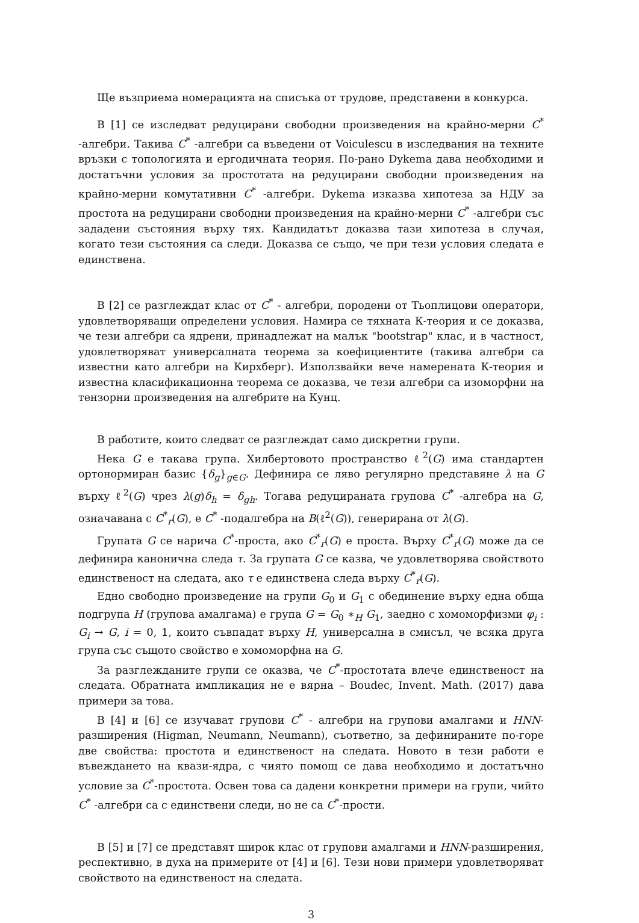Ще възприема номерацията на списъка от трудове, представени в конкурса.
В [1] се изследват редуцирани свободни произведения на крайно-мерни C<sup>*</sup> -алгебри. Такива C<sup>*</sup> -алгебри са въведени от Voiculescu в изследвания на техните връзки с топологията и ергодичната теория. По-рано Dykema дава необходими и достатъчни условия за простотата на редуцирани свободни произведения на крайно-мерни комутативни C<sup>*</sup> -алгебри. Dykema изказва хипотеза за НДУ за простота на редуцирани свободни произведения на крайно-мерни C<sup>*</sup> -алгебри със зададени състояния върху тях. Кандидатът доказва тази хипотеза в случая, когато тези състояния са следи. Доказва се също, че при тези условия следата е единствена.
В [2] се разглеждат клас от C<sup>*</sup> - алгебри, породени от Тьоплицови оператори, удовлетворяващи определени условия. Намира се тяхната К-теория и се доказва, че тези алгебри са ядрени, принадлежат на малък "bootstrap" клас, и в частност, удовлетворяват универсалната теорема за коефициентите (такива алгебри са известни като алгебри на Кирхберг). Използвайки вече намерената К-теория и известна класификационна теорема се доказва, че тези алгебри са изоморфни на тензорни произведения на алгебрите на Кунц.
В работите, които следват се разглеждат само дискретни групи.
Нека G е такава група. Хилбертовото пространство ℓ<sup>2</sup>(G) има стандартен ортонормиран базис {δ<sub>g</sub>}<sub>g∈G</sub>. Дефинира се ляво регулярно представяне λ на G върху ℓ<sup>2</sup>(G) чрез λ(g)δ<sub>h</sub> = δ<sub>gh</sub>. Тогава редуцираната групова C<sup>*</sup> -алгебра на G, означавана с C<sup>*</sup><sub>r</sub>(G), е C<sup>*</sup> -подалгебра на B(ℓ<sup>2</sup>(G)), генерирана от λ(G).
Групата G се нарича C<sup>*</sup>-проста, ако C<sup>*</sup><sub>r</sub>(G) е проста. Върху C<sup>*</sup><sub>r</sub>(G) може да се дефинира канонична следа τ. За групата G се казва, че удовлетворява свойството единственост на следата, ако τ е единствена следа върху C<sup>*</sup><sub>r</sub>(G).
Едно свободно произведение на групи G<sub>0</sub> и G<sub>1</sub> с обединение върху една обща подгрупа H (групова амалгама) е група G = G<sub>0</sub> ∗<sub>H</sub> G<sub>1</sub>, заедно с хомоморфизми φ<sub>i</sub> : G<sub>i</sub> → G, i = 0, 1, които съвпадат върху H, универсална в смисъл, че всяка друга група със същото свойство е хомоморфна на G.
За разглежданите групи се оказва, че C<sup>*</sup>-простотата влече единственост на следата. Обратната импликация не е вярна – Boudec, Invent. Math. (2017) дава примери за това.
В [4] и [6] се изучават групови C<sup>*</sup> - алгебри на групови амалгами и HNN-разширения (Higman, Neumann, Neumann), съответно, за дефинираните по-горе две свойства: простота и единственост на следата. Новото в тези работи е въвеждането на квази-ядра, с чиято помощ се дава необходимо и достатъчно условие за C<sup>*</sup>-простота. Освен това са дадени конкретни примери на групи, чийто C<sup>*</sup> -алгебри са с единствени следи, но не са C<sup>*</sup>-прости.
В [5] и [7] се представят широк клас от групови амалгами и HNN-разширения, респективно, в духа на примерите от [4] и [6]. Тези нови примери удовлетворяват свойството на единственост на следата.
3